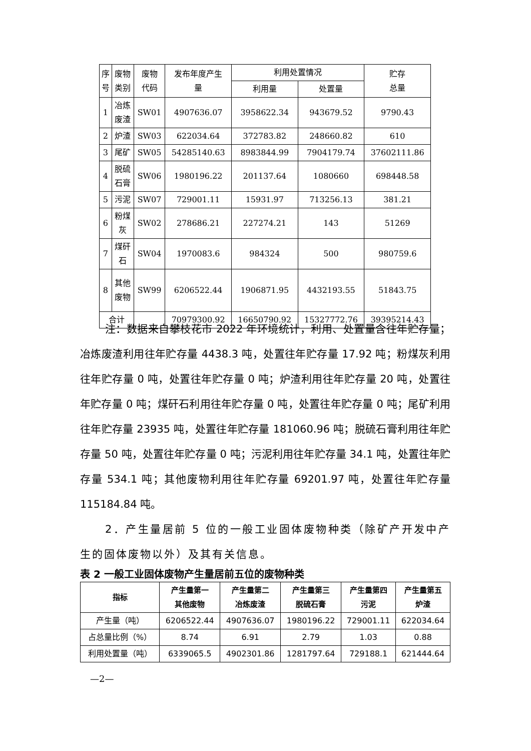| 序 号 | 废物 类别 | 废物 代码 | 发布年度产生 量 | 利用处置情况 | | 贮存 总量 |
| --- | --- | --- | --- | --- | --- | --- |
| | | | | 利用量 | 处置量 | |
| 1 | 冶炼 废渣 | SW01 | 4907636.07 | 3958622.34 | 943679.52 | 9790.43 |
| 2 | 炉渣 | SW03 | 622034.64 | 372783.82 | 248660.82 | 610 |
| 3 | 尾矿 | SW05 | 54285140.63 | 8983844.99 | 7904179.74 | 37602111.86 |
| 4 | 脱硫 石膏 | SW06 | 1980196.22 | 201137.64 | 1080660 | 698448.58 |
| 5 | 污泥 | SW07 | 729001.11 | 15931.97 | 713256.13 | 381.21 |
| 6 | 粉煤 灰 | SW02 | 278686.21 | 227274.21 | 143 | 51269 |
| 7 | 煤矸 石 | SW04 | 1970083.6 | 984324 | 500 | 980759.6 |
| 8 | 其他 废物 | SW99 | 6206522.44 | 1906871.95 | 4432193.55 | 51843.75 |
| 合计 | | | 70979300.92 | 16650790.92 | 15327772.76 | 39395214.43 |
注：数据来自攀枝花市 2022 年环境统计，利用、处置量含往年贮存量；冶炼废渣利用往年贮存量 4438.3 吨，处置往年贮存量 17.92 吨；粉煤灰利用往年贮存量 0 吨，处置往年贮存量 0 吨；炉渣利用往年贮存量 20 吨，处置往年贮存量 0 吨；煤矸石利用往年贮存量 0 吨，处置往年贮存量 0 吨；尾矿利用往年贮存量 23935 吨，处置往年贮存量 181060.96 吨；脱硫石膏利用往年贮存量 50 吨，处置往年贮存量 0 吨；污泥利用往年贮存量 34.1 吨，处置往年贮存量 534.1 吨；其他废物利用往年贮存量 69201.97 吨，处置往年贮存量 115184.84 吨。
2．产生量居前 5 位的一般工业固体废物种类（除矿产开发中产生的固体废物以外）及其有关信息。
表 2 一般工业固体废物产生量居前五位的废物种类
| 指标 | 产生量第一 其他废物 | 产生量第二 冶炼废渣 | 产生量第三 脱硫石膏 | 产生量第四 污泥 | 产生量第五 炉渣 |
| --- | --- | --- | --- | --- | --- |
| 产生量（吨） | 6206522.44 | 4907636.07 | 1980196.22 | 729001.11 | 622034.64 |
| 占总量比例（%） | 8.74 | 6.91 | 2.79 | 1.03 | 0.88 |
| 利用处置量（吨） | 6339065.5 | 4902301.86 | 1281797.64 | 729188.1 | 621444.64 |
—2—